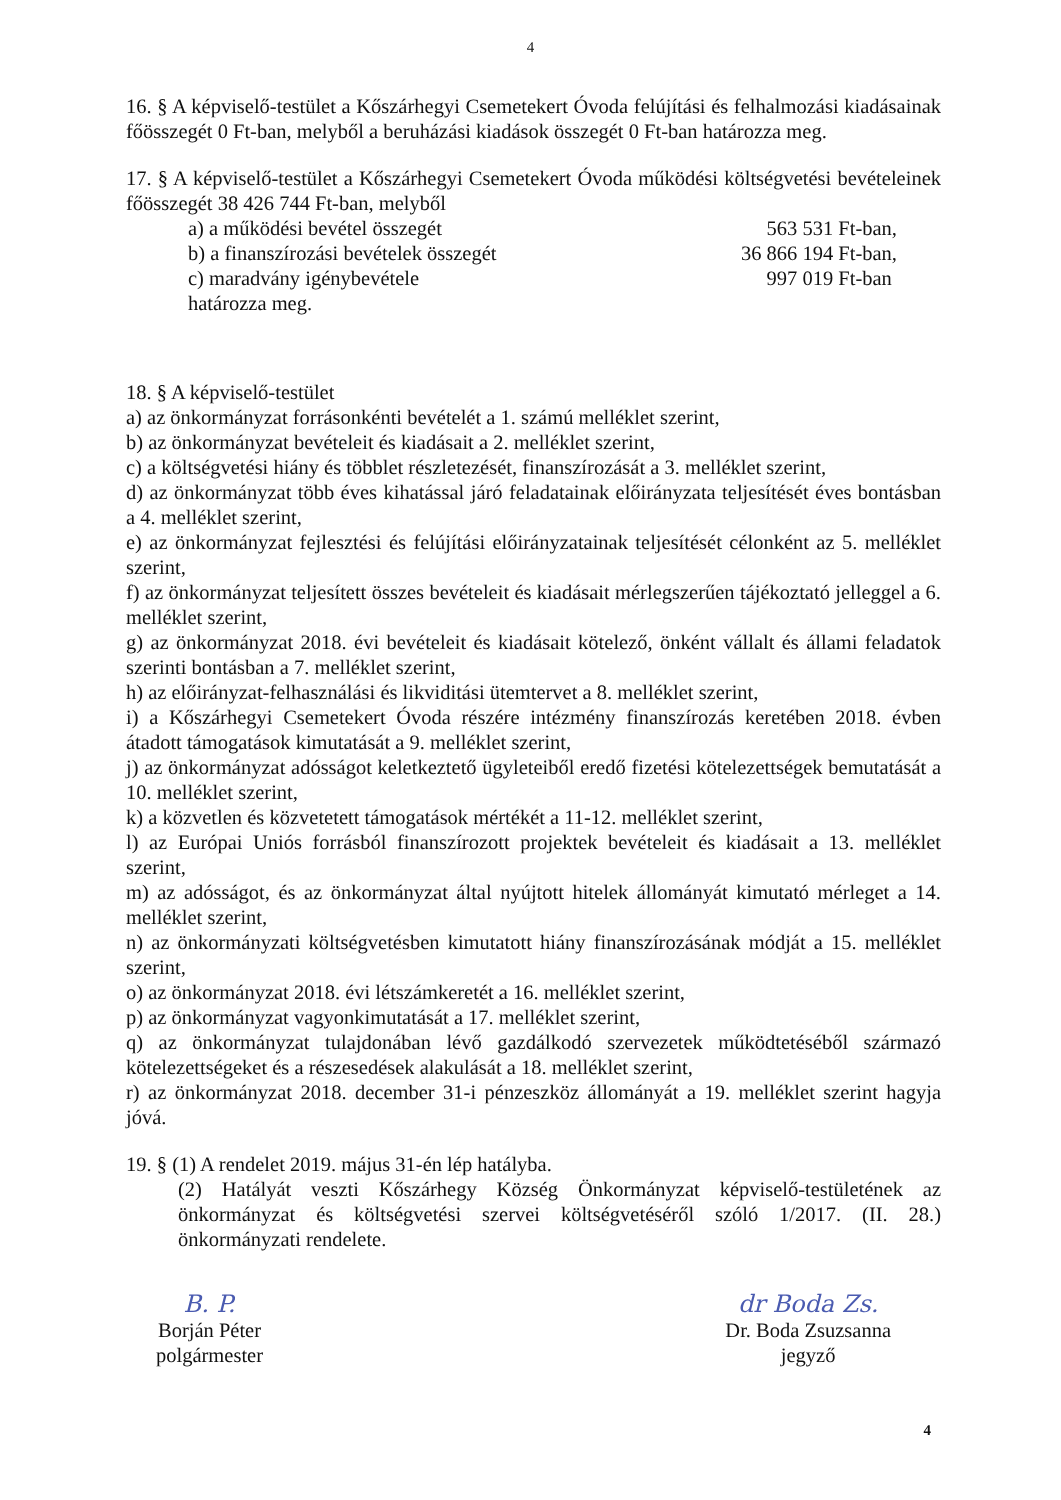4
16. § A képviselő-testület a Kőszárhegyi Csemetekert Óvoda felújítási és felhalmozási kiadásainak főösszegét 0 Ft-ban, melyből a beruházási kiadások összegét 0 Ft-ban határozza meg.
17. § A képviselő-testület a Kőszárhegyi Csemetekert Óvoda működési költségvetési bevételeinek főösszegét 38 426 744 Ft-ban, melyből
a) a működési bevétel összegét 563 531 Ft-ban,
b) a finanszírozási bevételek összegét 36 866 194 Ft-ban,
c) maradvány igénybevétele 997 019 Ft-ban
határozza meg.
18. § A képviselő-testület
a) az önkormányzat forrásonkénti bevételét a 1. számú melléklet szerint,
b) az önkormányzat bevételeit és kiadásait a 2. melléklet szerint,
c) a költségvetési hiány és többlet részletezését, finanszírozását a 3. melléklet szerint,
d) az önkormányzat több éves kihatással járó feladatainak előirányzata teljesítését éves bontásban a 4. melléklet szerint,
e) az önkormányzat fejlesztési és felújítási előirányzatainak teljesítését célonként az 5. melléklet szerint,
f) az önkormányzat teljesített összes bevételeit és kiadásait mérlegszerűen tájékoztató jelleggel a 6. melléklet szerint,
g) az önkormányzat 2018. évi bevételeit és kiadásait kötelező, önként vállalt és állami feladatok szerinti bontásban a 7. melléklet szerint,
h) az előirányzat-felhasználási és likviditási ütemtervet a 8. melléklet szerint,
i) a Kőszárhegyi Csemetekert Óvoda részére intézmény finanszírozás keretében 2018. évben átadott támogatások kimutatását a 9. melléklet szerint,
j) az önkormányzat adósságot keletkeztető ügyleteiből eredő fizetési kötelezettségek bemutatását a 10. melléklet szerint,
k) a közvetlen és közvetetett támogatások mértékét a 11-12. melléklet szerint,
l) az Európai Uniós forrásból finanszírozott projektek bevételeit és kiadásait a 13. melléklet szerint,
m) az adósságot, és az önkormányzat által nyújtott hitelek állományát kimutató mérleget a 14. melléklet szerint,
n) az önkormányzati költségvetésben kimutatott hiány finanszírozásának módját a 15. melléklet szerint,
o) az önkormányzat 2018. évi létszámkeretét a 16. melléklet szerint,
p) az önkormányzat vagyonkimutatását a 17. melléklet szerint,
q) az önkormányzat tulajdonában lévő gazdálkodó szervezetek működtetéséből származó kötelezettségeket és a részesedések alakulását a 18. melléklet szerint,
r) az önkormányzat 2018. december 31-i pénzeszköz állományát a 19. melléklet szerint hagyja jóvá.
19. § (1) A rendelet 2019. május 31-én lép hatályba.
(2) Hatályát veszti Kőszárhegy Község Önkormányzat képviselő-testületének az önkormányzat és költségvetési szervei költségvetéséről szóló 1/2017. (II. 28.) önkormányzati rendelete.
B. P.
Borján Péter
polgármester
dr Boda Zs.
Dr. Boda Zsuzsanna
jegyző
4